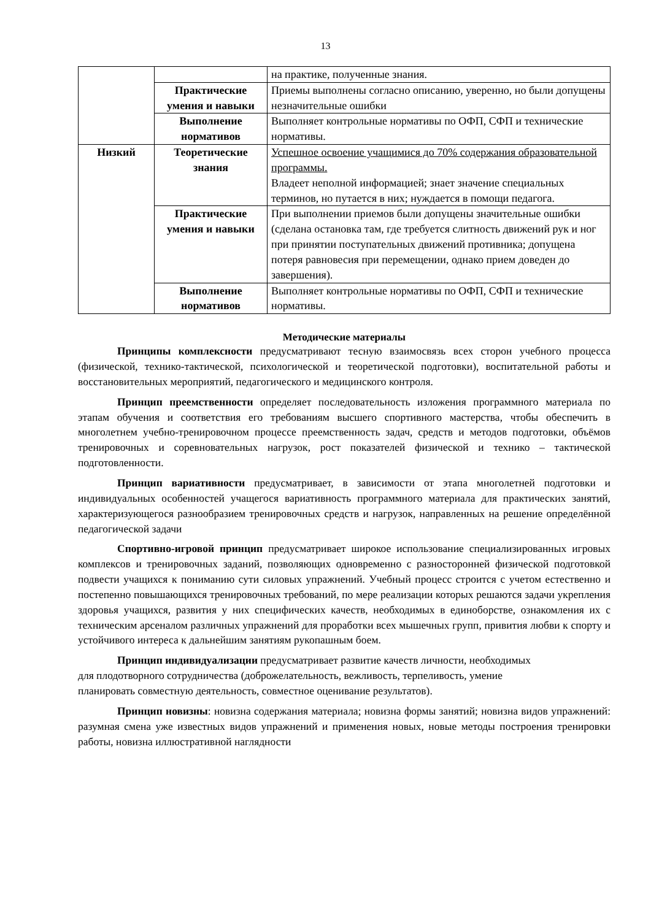13
| | | на практике, полученные знания. |
| | Практические умения и навыки | Приемы выполнены согласно описанию, уверенно, но были допущены незначительные ошибки |
| | Выполнение нормативов | Выполняет контрольные нормативы по ОФП, СФП и технические нормативы. |
| Низкий | Теоретические знания | Успешное освоение учащимися до 70% содержания образовательной программы. Владеет неполной информацией; знает значение специальных терминов, но путается в них; нуждается в помощи педагога. |
| | Практические умения и навыки | При выполнении приемов были допущены значительные ошибки (сделана остановка там, где требуется слитность движений рук и ног при принятии поступательных движений противника; допущена потеря равновесия при перемещении, однако прием доведен до завершения). |
| | Выполнение нормативов | Выполняет контрольные нормативы по ОФП, СФП и технические нормативы. |
Методические материалы
Принципы комплексности предусматривают тесную взаимосвязь всех сторон учебного процесса (физической, технико-тактической, психологической и теоретической подготовки), воспитательной работы и восстановительных мероприятий, педагогического и медицинского контроля.
Принцип преемственности определяет последовательность изложения программного материала по этапам обучения и соответствия его требованиям высшего спортивного мастерства, чтобы обеспечить в многолетнем учебно-тренировочном процессе преемственность задач, средств и методов подготовки, объёмов тренировочных и соревновательных нагрузок, рост показателей физической и технико – тактической подготовленности.
Принцип вариативности предусматривает, в зависимости от этапа многолетней подготовки и индивидуальных особенностей учащегося вариативность программного материала для практических занятий, характеризующегося разнообразием тренировочных средств и нагрузок, направленных на решение определённой педагогической задачи
Спортивно-игровой принцип предусматривает широкое использование специализированных игровых комплексов и тренировочных заданий, позволяющих одновременно с разносторонней физической подготовкой подвести учащихся к пониманию сути силовых упражнений. Учебный процесс строится с учетом естественно и постепенно повышающихся тренировочных требований, по мере реализации которых решаются задачи укрепления здоровья учащихся, развития у них специфических качеств, необходимых в единоборстве, ознакомления их с техническим арсеналом различных упражнений для проработки всех мышечных групп, привития любви к спорту и устойчивого интереса к дальнейшим занятиям рукопашным боем.
Принцип индивидуализации предусматривает развитие качеств личности, необходимых для плодотворного сотрудничества (доброжелательность, вежливость, терпеливость, умение планировать совместную деятельность, совместное оценивание результатов).
Принцип новизны: новизна содержания материала; новизна формы занятий; новизна видов упражнений: разумная смена уже известных видов упражнений и применения новых, новые методы построения тренировки работы, новизна иллюстративной наглядности